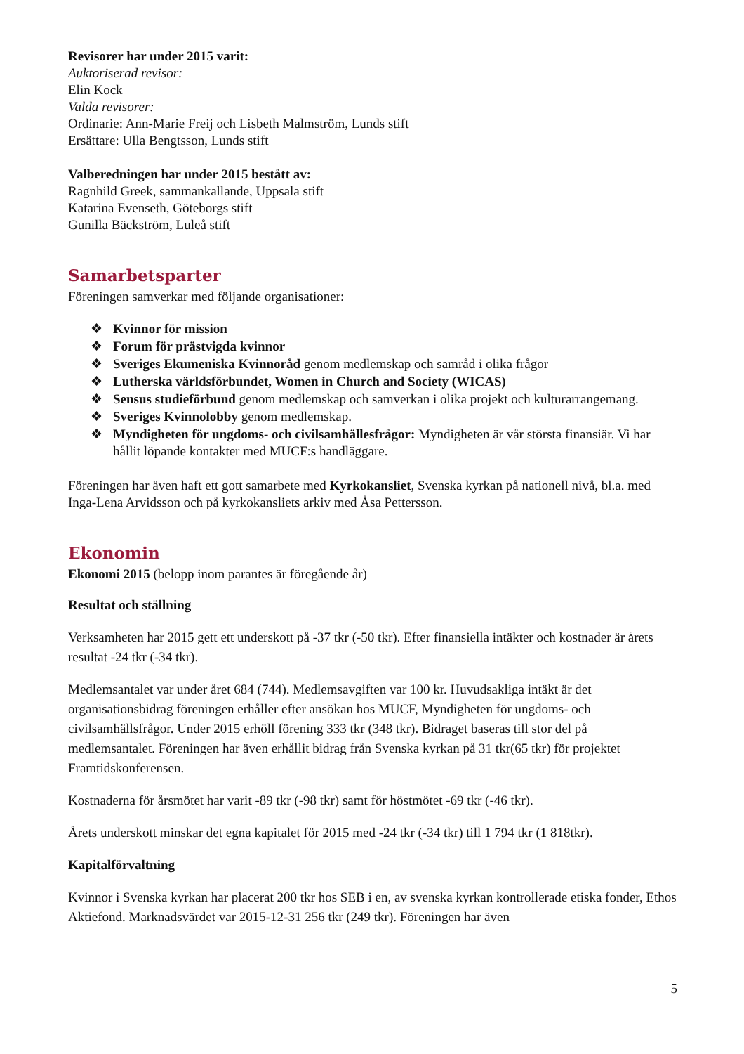Revisorer har under 2015 varit:
Auktoriserad revisor:
Elin Kock
Valda revisorer:
Ordinarie: Ann-Marie Freij och Lisbeth Malmström, Lunds stift
Ersättare: Ulla Bengtsson, Lunds stift
Valberedningen har under 2015 bestått av:
Ragnhild Greek, sammankallande, Uppsala stift
Katarina Evenseth, Göteborgs stift
Gunilla Bäckström, Luleå stift
Samarbetsparter
Föreningen samverkar med följande organisationer:
❖ Kvinnor för mission
❖ Forum för prästvigda kvinnor
❖ Sveriges Ekumeniska Kvinnoråd genom medlemskap och samråd i olika frågor
❖ Lutherska världsförbundet, Women in Church and Society (WICAS)
❖ Sensus studieförbund genom medlemskap och samverkan i olika projekt och kulturarrangemang.
❖ Sveriges Kvinnolobby genom medlemskap.
❖ Myndigheten för ungdoms- och civilsamhällesfrågor: Myndigheten är vår största finansiär. Vi har hållit löpande kontakter med MUCF:s handläggare.
Föreningen har även haft ett gott samarbete med Kyrkokansliet, Svenska kyrkan på nationell nivå, bl.a. med Inga-Lena Arvidsson och på kyrkokansliets arkiv med Åsa Pettersson.
Ekonomin
Ekonomi 2015 (belopp inom parantes är föregående år)
Resultat och ställning
Verksamheten har 2015 gett ett underskott på -37 tkr (-50 tkr). Efter finansiella intäkter och kostnader är årets resultat -24 tkr (-34 tkr).
Medlemsantalet var under året 684 (744). Medlemsavgiften var 100 kr. Huvudsakliga intäkt är det organisationsbidrag föreningen erhåller efter ansökan hos MUCF, Myndigheten för ungdoms- och civilsamhällsfrågor. Under 2015 erhöll förening 333 tkr (348 tkr). Bidraget baseras till stor del på medlemsantalet. Föreningen har även erhållit bidrag från Svenska kyrkan på 31 tkr(65 tkr) för projektet Framtidskonferensen.
Kostnaderna för årsmötet har varit -89 tkr (-98 tkr) samt för höstmötet -69 tkr (-46 tkr).
Årets underskott minskar det egna kapitalet för 2015 med -24 tkr (-34 tkr) till 1 794 tkr (1 818tkr).
Kapitalförvaltning
Kvinnor i Svenska kyrkan har placerat 200 tkr hos SEB i en, av svenska kyrkan kontrollerade etiska fonder, Ethos Aktiefond. Marknadsvärdet var 2015-12-31 256 tkr (249 tkr). Föreningen har även
5